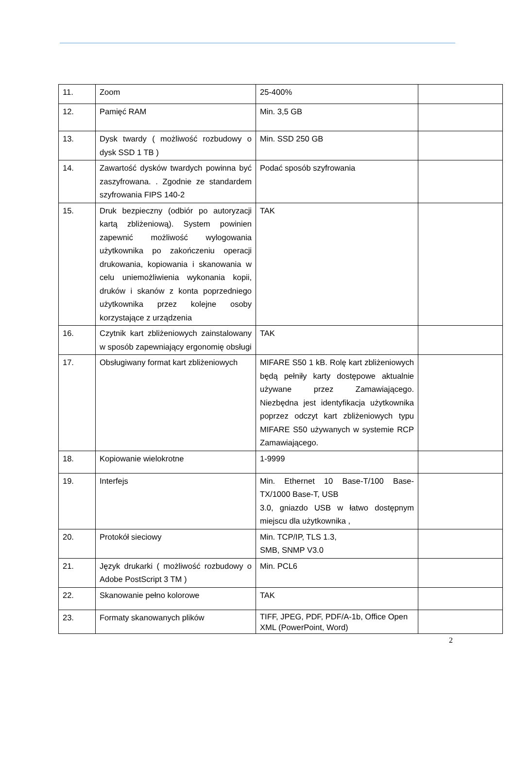| 11. | Zoom | 25-400% | |
| 12. | Pamięć RAM | Min. 3,5 GB | |
| 13. | Dysk twardy ( możliwość rozbudowy o dysk SSD 1 TB ) | Min. SSD 250 GB | |
| 14. | Zawartość dysków twardych powinna być zaszyfrowana. . Zgodnie ze standardem szyfrowania FIPS 140-2 | Podać sposób szyfrowania | |
| 15. | Druk bezpieczny (odbiór po autoryzacji kartą zbliżeniową). System powinien zapewnić możliwość wylogowania użytkownika po zakończeniu operacji drukowania, kopiowania i skanowania w celu uniemożliwienia wykonania kopii, druków i skanów z konta poprzedniego użytkownika przez kolejne osoby korzystające z urządzenia | TAK | |
| 16. | Czytnik kart zbliżeniowych zainstalowany w sposób zapewniający ergonomię obsługi | TAK | |
| 17. | Obsługiwany format kart zbliżeniowych | MIFARE S50 1 kB. Rolę kart zbliżeniowych będą pełniły karty dostępowe aktualnie używane przez Zamawiającego. Niezbędna jest identyfikacja użytkownika poprzez odczyt kart zbliżeniowych typu MIFARE S50 używanych w systemie RCP Zamawiającego. | |
| 18. | Kopiowanie wielokrotne | 1-9999 | |
| 19. | Interfejs | Min. Ethernet 10 Base-T/100 Base-TX/1000 Base-T, USB 3.0, gniazdo USB w łatwo dostępnym miejscu dla użytkownika , | |
| 20. | Protokół sieciowy | Min. TCP/IP, TLS 1.3, SMB, SNMP V3.0 | |
| 21. | Język drukarki ( możliwość rozbudowy o Adobe PostScript 3 TM ) | Min. PCL6 | |
| 22. | Skanowanie pełno kolorowe | TAK | |
| 23. | Formaty skanowanych plików | TIFF, JPEG, PDF, PDF/A-1b, Office Open XML (PowerPoint, Word) | |
2